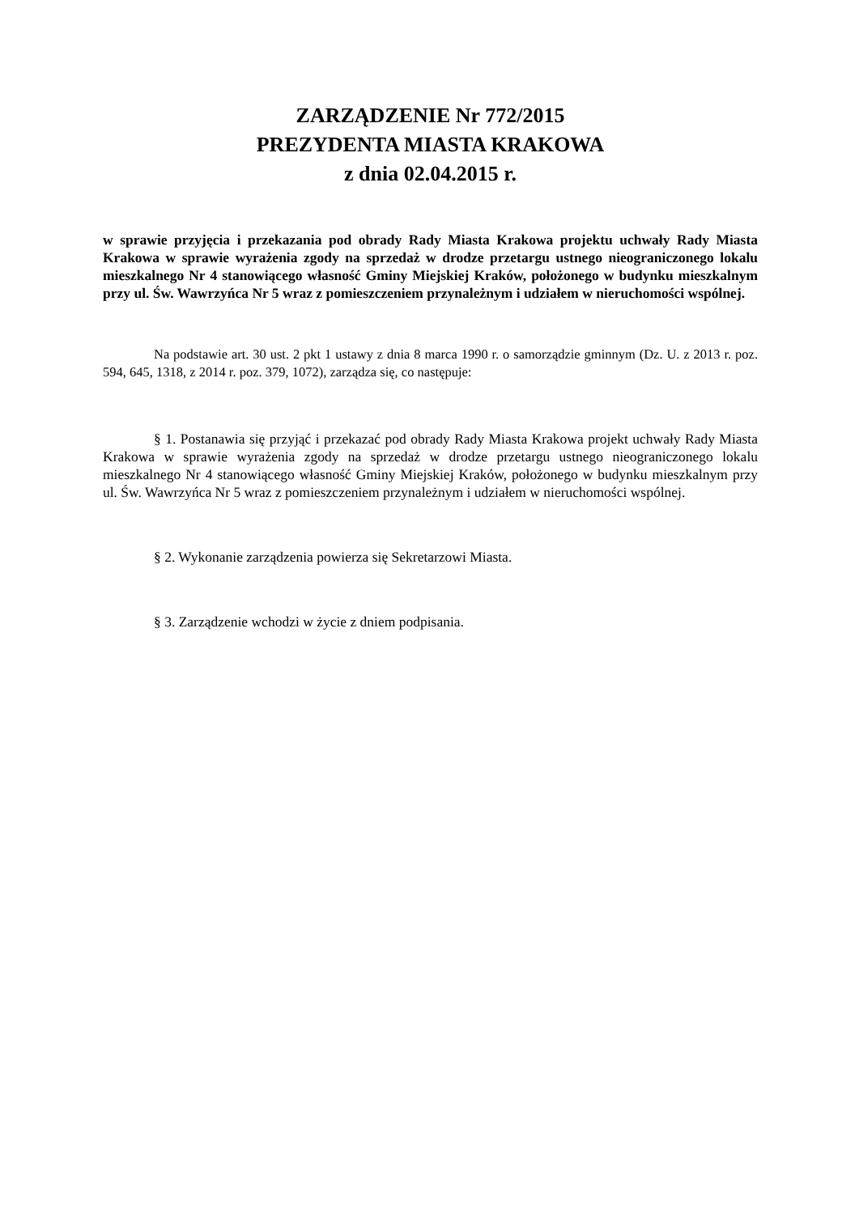ZARZĄDZENIE Nr 772/2015
PREZYDENTA MIASTA KRAKOWA
z dnia 02.04.2015 r.
w sprawie przyjęcia i przekazania pod obrady Rady Miasta Krakowa projektu uchwały Rady Miasta Krakowa w sprawie wyrażenia zgody na sprzedaż w drodze przetargu ustnego nieograniczonego lokalu mieszkalnego Nr 4 stanowiącego własność Gminy Miejskiej Kraków, położonego w budynku mieszkalnym przy ul. Św. Wawrzyńca Nr 5 wraz z pomieszczeniem przynależnym i udziałem w nieruchomości wspólnej.
Na podstawie art. 30 ust. 2 pkt 1 ustawy z dnia 8 marca 1990 r. o samorządzie gminnym (Dz. U. z 2013 r. poz. 594, 645, 1318, z 2014 r. poz. 379, 1072), zarządza się, co następuje:
§ 1. Postanawia się przyjąć i przekazać pod obrady Rady Miasta Krakowa projekt uchwały Rady Miasta Krakowa w sprawie wyrażenia zgody na sprzedaż w drodze przetargu ustnego nieograniczonego lokalu mieszkalnego Nr 4 stanowiącego własność Gminy Miejskiej Kraków, położonego w budynku mieszkalnym przy ul. Św. Wawrzyńca Nr 5 wraz z pomieszczeniem przynależnym i udziałem w nieruchomości wspólnej.
§ 2. Wykonanie zarządzenia powierza się Sekretarzowi Miasta.
§ 3. Zarządzenie wchodzi w życie z dniem podpisania.